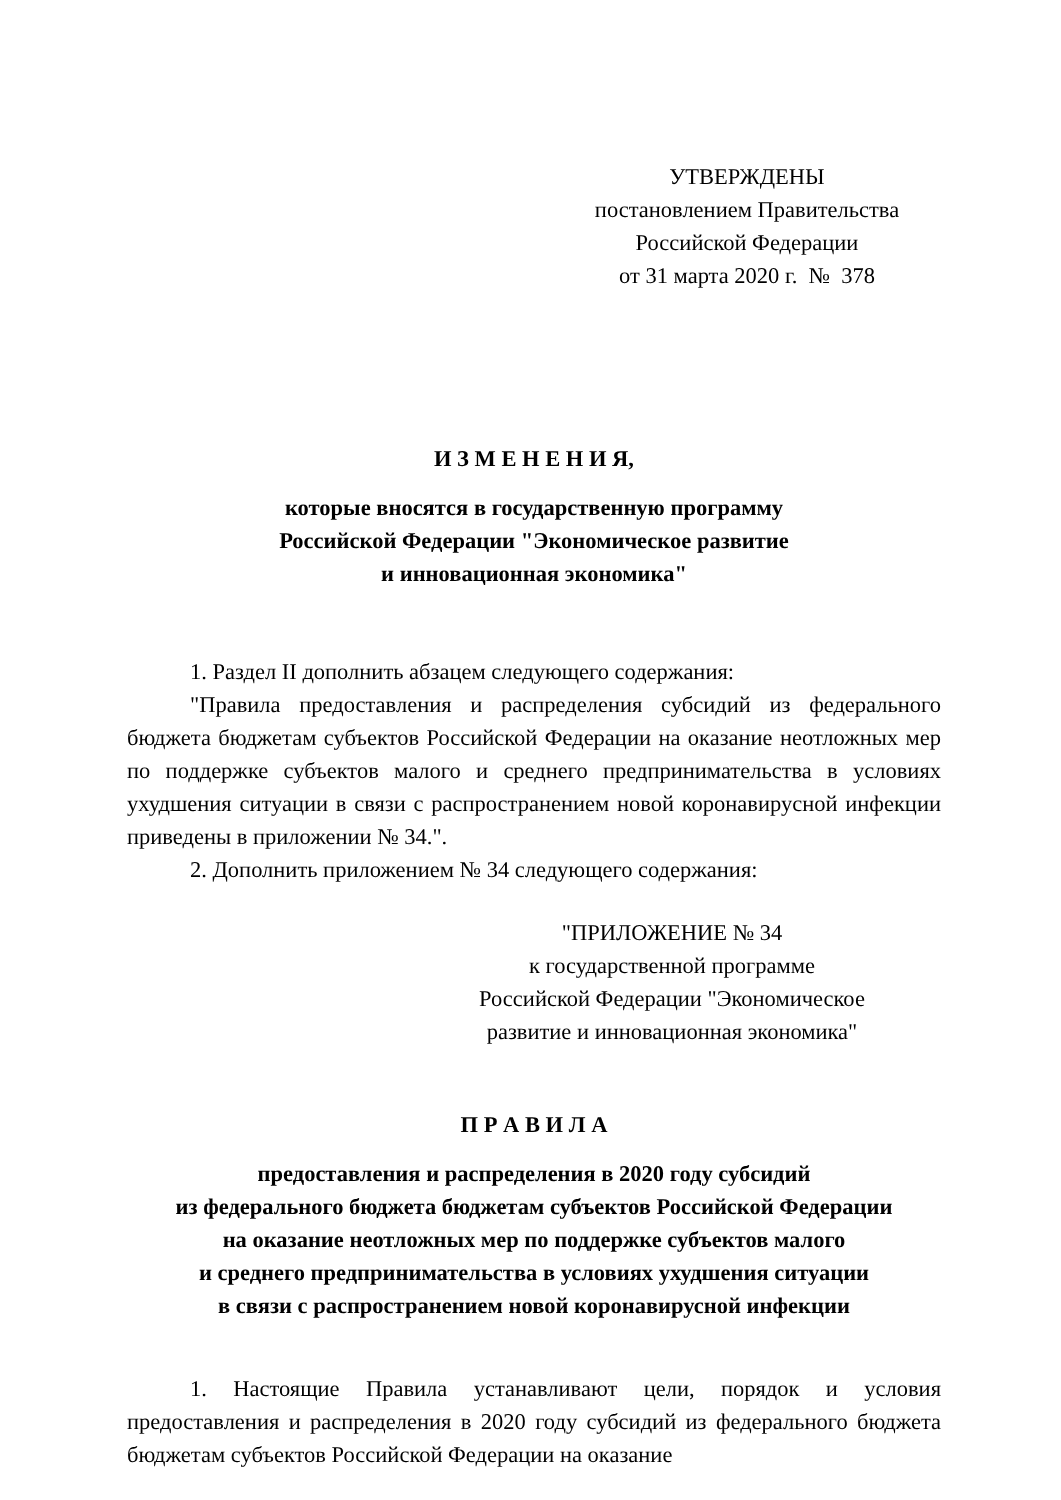УТВЕРЖДЕНЫ
постановлением Правительства
Российской Федерации
от 31 марта 2020 г. № 378
И З М Е Н Е Н И Я,
которые вносятся в государственную программу
Российской Федерации "Экономическое развитие
и инновационная экономика"
1. Раздел II дополнить абзацем следующего содержания:
"Правила предоставления и распределения субсидий из федерального бюджета бюджетам субъектов Российской Федерации на оказание неотложных мер по поддержке субъектов малого и среднего предпринимательства в условиях ухудшения ситуации в связи с распространением новой коронавирусной инфекции приведены в приложении № 34.".
2. Дополнить приложением № 34 следующего содержания:
"ПРИЛОЖЕНИЕ № 34
к государственной программе
Российской Федерации "Экономическое
развитие и инновационная экономика"
П Р А В И Л А
предоставления и распределения в 2020 году субсидий
из федерального бюджета бюджетам субъектов Российской Федерации
на оказание неотложных мер по поддержке субъектов малого
и среднего предпринимательства в условиях ухудшения ситуации
в связи с распространением новой коронавирусной инфекции
1. Настоящие Правила устанавливают цели, порядок и условия предоставления и распределения в 2020 году субсидий из федерального бюджета бюджетам субъектов Российской Федерации на оказание